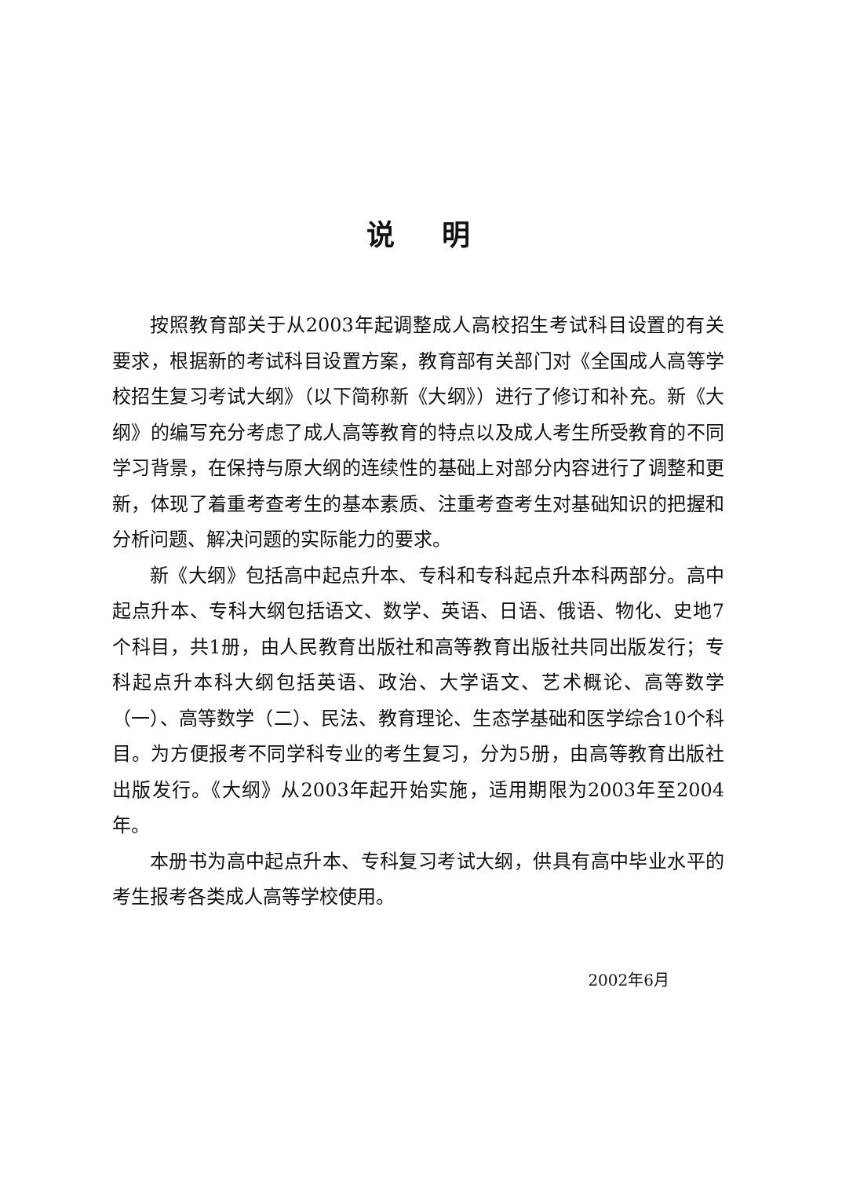说明
按照教育部关于从2003年起调整成人高校招生考试科目设置的有关要求，根据新的考试科目设置方案，教育部有关部门对《全国成人高等学校招生复习考试大纲》（以下简称新《大纲》）进行了修订和补充。新《大纲》的编写充分考虑了成人高等教育的特点以及成人考生所受教育的不同学习背景，在保持与原大纲的连续性的基础上对部分内容进行了调整和更新，体现了着重考查考生的基本素质、注重考查考生对基础知识的把握和分析问题、解决问题的实际能力的要求。
新《大纲》包括高中起点升本、专科和专科起点升本科两部分。高中起点升本、专科大纲包括语文、数学、英语、日语、俄语、物化、史地7个科目，共1册，由人民教育出版社和高等教育出版社共同出版发行；专科起点升本科大纲包括英语、政治、大学语文、艺术概论、高等数学（一）、高等数学（二）、民法、教育理论、生态学基础和医学综合10个科目。为方便报考不同学科专业的考生复习，分为5册，由高等教育出版社出版发行。《大纲》从2003年起开始实施，适用期限为2003年至2004年。
本册书为高中起点升本、专科复习考试大纲，供具有高中毕业水平的考生报考各类成人高等学校使用。
2002年6月